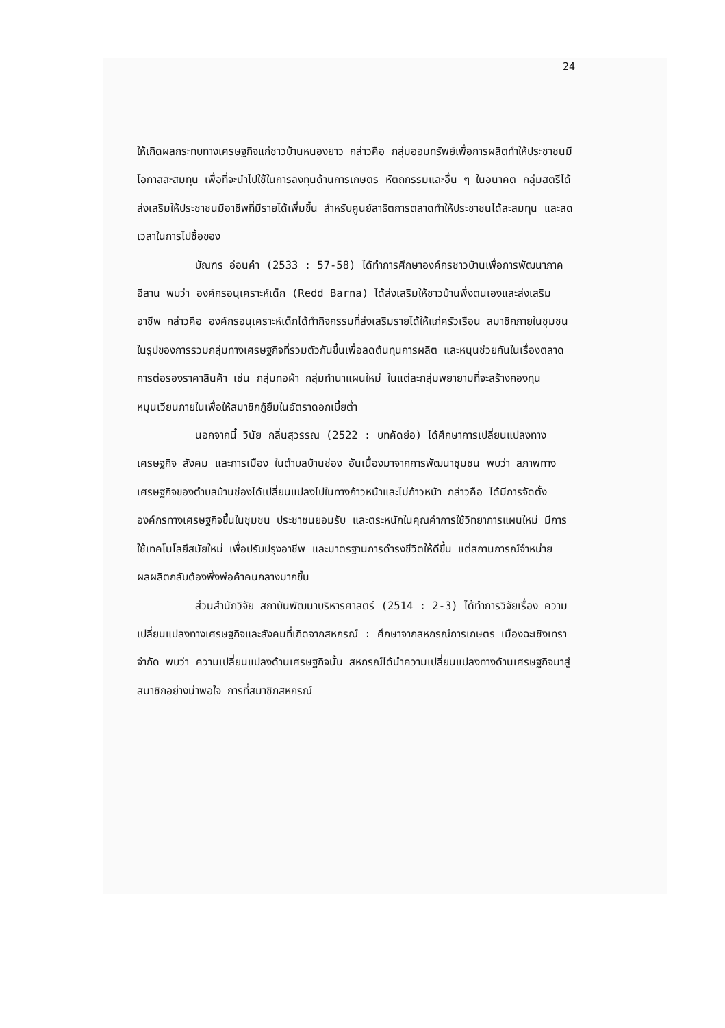24
ให้เกิดผลกระทบทางเศรษฐกิจแก่ชาวบ้านหนองยาว กล่าวคือ กลุ่มออมทรัพย์เพื่อการผลิตทำให้ประชาชนมีโอกาสสะสมทุน เพื่อที่จะนำไปใช้ในการลงทุนด้านการเกษตร หัตถกรรมและอื่น ๆ ในอนาคต กลุ่มสตรีได้ส่งเสริมให้ประชาชนมีอาชีพที่มีรายได้เพิ่มขึ้น สำหรับศูนย์สาธิตการตลาดทำให้ประชาชนได้สะสมทุน และลดเวลาในการไปซื้อของ
บัณฑร อ่อนคำ (2533 : 57-58) ได้ทำการศึกษาองค์กรชาวบ้านเพื่อการพัฒนาภาคอีสาน พบว่า องค์กรอนุเคราะห์เด็ก (Redd Barna) ได้ส่งเสริมให้ชาวบ้านพึ่งตนเองและส่งเสริมอาชีพ กล่าวคือ องค์กรอนุเคราะห์เด็กได้ทำกิจกรรมที่ส่งเสริมรายได้ให้แก่ครัวเรือน สมาชิกภายในชุมชน ในรูปของการรวมกลุ่มทางเศรษฐกิจที่รวมตัวกันขึ้นเพื่อลดต้นทุนการผลิต และหนุนช่วยกันในเรื่องตลาด การต่อรองราคาสินค้า เช่น กลุ่มทอผ้า กลุ่มทำนาแผนใหม่ ในแต่ละกลุ่มพยายามที่จะสร้างกองทุนหมุนเวียนภายในเพื่อให้สมาชิกกู้ยืมในอัตราดอกเบี้ยต่ำ
นอกจากนี้ วินัย กลิ่นสุวรรณ (2522 : บทคัดย่อ) ได้ศึกษาการเปลี่ยนแปลงทางเศรษฐกิจ สังคม และการเมือง ในตำบลบ้านช่อง อันเนื่องมาจากการพัฒนาชุมชน พบว่า สภาพทางเศรษฐกิจของตำบลบ้านช่องได้เปลี่ยนแปลงไปในทางก้าวหน้าและไม่ก้าวหน้า กล่าวคือ ได้มีการจัดตั้งองค์กรทางเศรษฐกิจขึ้นในชุมชน ประชาชนยอมรับ และตระหนักในคุณค่าการใช้วิทยาการแผนใหม่ มีการใช้เทคโนโลยีสมัยใหม่ เพื่อปรับปรุงอาชีพ และมาตรฐานการดำรงชีวิตให้ดีขึ้น แต่สถานการณ์จำหน่ายผลผลิตกลับต้องพึ่งพ่อค้าคนกลางมากขึ้น
ส่วนสำนักวิจัย สถาบันพัฒนาบริหารศาสตร์ (2514 : 2-3) ได้ทำการวิจัยเรื่อง ความเปลี่ยนแปลงทางเศรษฐกิจและสังคมที่เกิดจากสหกรณ์ : ศึกษาจากสหกรณ์การเกษตร เมืองฉะเชิงเทรา จำกัด พบว่า ความเปลี่ยนแปลงด้านเศรษฐกิจนั้น สหกรณ์ได้นำความเปลี่ยนแปลงทางด้านเศรษฐกิจมาสู่สมาชิกอย่างน่าพอใจ การที่สมาชิกสหกรณ์